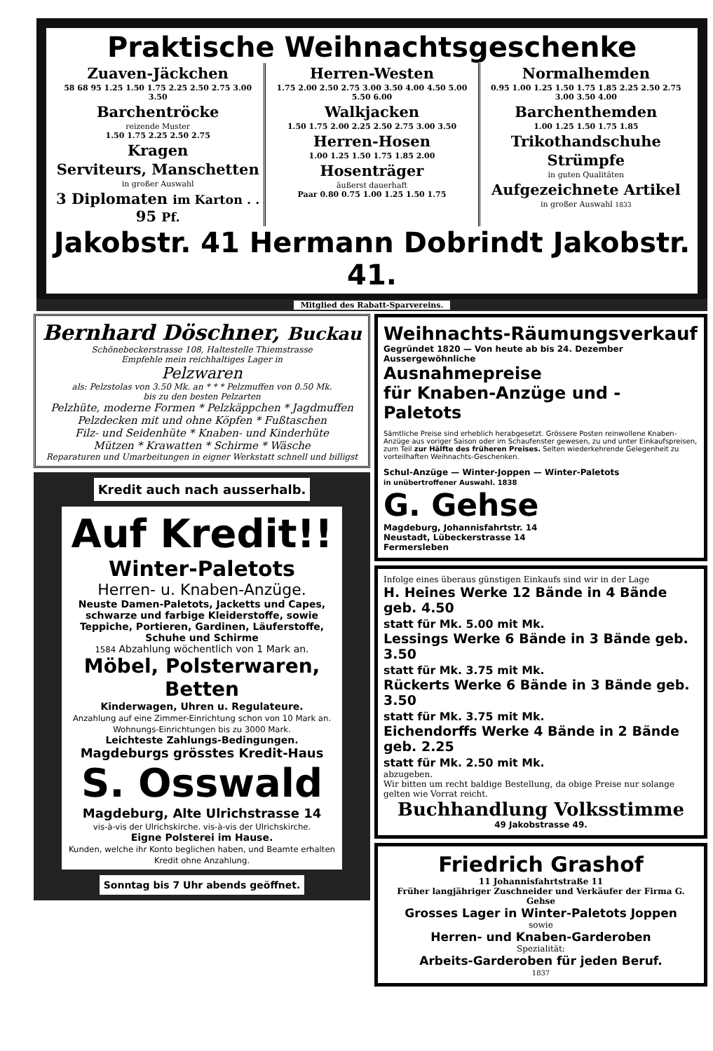Praktische Weihnachtsgeschenke
Zuaven-Jäckchen
58 68 95 1.25 1.50 1.75 2.25 2.50 2.75 3.00 3.50
Barchentröcke
reizende Muster
1.50 1.75 2.25 2.50 2.75
Kragen
Serviteurs, Manschetten
in großer Auswahl
3 Diplomaten im Karton . . 95 Pf.
Herren-Westen
1.75 2.00 2.50 2.75 3.00 3.50 4.00 4.50 5.00 5.50 6.00
Walkjacken
1.50 1.75 2.00 2.25 2.50 2.75 3.00 3.50
Herren-Hosen
1.00 1.25 1.50 1.75 1.85 2.00
Hosenträger
äußerst dauerhaft
Paar 0.80 0.75 1.00 1.25 1.50 1.75
Normalhemden
0.95 1.00 1.25 1.50 1.75 1.85 2.25 2.50 2.75 3.00 3.50 4.00
Barchenthemden
1.00 1.25 1.50 1.75 1.85
Trikothandschuhe
Strümpfe
in guten Qualitäten
Aufgezeichnete Artikel
in großer Auswahl 1833
Jakobstr. 41 Hermann Dobrindt Jakobstr. 41.
Mitglied des Rabatt-Sparvereins.
Bernhard Döschner, Buckau
Schönebeckerstrasse 108, Haltestelle Thiemstrasse
Empfehle mein reichhaltiges Lager in
Pelzwaren
als: Pelzstolas von 3.50 Mk. an * * * Pelzmuffen von 0.50 Mk.
bis zu den besten Pelzarten
Pelzhüte, moderne Formen * Pelzkäppchen * Jagdmuffen
Pelzdecken mit und ohne Köpfen * Fußtaschen
Filz- und Seidenhüte * Knaben- und Kinderhüte
Mützen * Krawatten * Schirme * Wäsche
Reparaturen und Umarbeitungen in eigner Werkstatt schnell und billigst
Kredit auch nach ausserhalb.
Auf Kredit!!
Winter-Paletots
Herren- u. Knaben-Anzüge.
Neuste Damen-Paletots, Jacketts und Capes, schwarze und farbige Kleiderstoffe, sowie Teppiche, Portieren, Gardinen, Läuferstoffe,
Schuhe und Schirme
1584 Abzahlung wöchentlich von 1 Mark an.
Möbel, Polsterwaren, Betten
Kinderwagen, Uhren u. Regulateure.
Anzahlung auf eine Zimmer-Einrichtung schon von 10 Mark an.
Wohnungs-Einrichtungen bis zu 3000 Mark.
Leichteste Zahlungs-Bedingungen.
Magdeburgs grösstes Kredit-Haus
S. Osswald
Magdeburg, Alte Ulrichstrasse 14
vis-à-vis der Ulrichskirche. vis-à-vis der Ulrichskirche.
Eigne Polsterei im Hause.
Kunden, welche ihr Konto beglichen haben, und Beamte erhalten Kredit ohne Anzahlung.
Sonntag bis 7 Uhr abends geöffnet.
Weihnachts-Räumungsverkauf
Gegründet 1820 — Von heute ab bis 24. Dezember
Aussergewöhnliche
Ausnahmepreise
für Knaben-Anzüge und -Paletots
Sämtliche Preise sind erheblich herabgesetzt. Grössere Posten reinwollene Knaben-Anzüge aus voriger Saison oder im Schaufenster gewesen, zu und unter Einkaufspreisen, zum Teil zur Hälfte des früheren Preises. Selten wiederkehrende Gelegenheit zu vorteilhaften Weihnachts-Geschenken.
Schul-Anzüge — Winter-Joppen — Winter-Paletots
in unübertroffener Auswahl. 1838
G. Gehse
Magdeburg, Johannisfahrtstr. 14
Neustadt, Lübeckerstrasse 14
Fermersleben
Infolge eines überaus günstigen Einkaufs sind wir in der Lage
H. Heines Werke 12 Bände in 4 Bände geb. 4.50
statt für Mk. 5.00 mit Mk.
Lessings Werke 6 Bände in 3 Bände geb. 3.50
statt für Mk. 3.75 mit Mk.
Rückerts Werke 6 Bände in 3 Bände geb. 3.50
statt für Mk. 3.75 mit Mk.
Eichendorffs Werke 4 Bände in 2 Bände geb. 2.25
statt für Mk. 2.50 mit Mk.
abzugeben.
Wir bitten um recht baldige Bestellung, da obige Preise nur solange gelten wie Vorrat reicht.
Buchhandlung Volksstimme
49 Jakobstrasse 49.
Friedrich Grashof
11 Johannisfahrtstraße 11
Früher langjähriger Zuschneider und Verkäufer der Firma G. Gehse
Grosses Lager in Winter-Paletots Joppen
sowie
Herren- und Knaben-Garderoben
Spezialität:
Arbeits-Garderoben für jeden Beruf.
1837